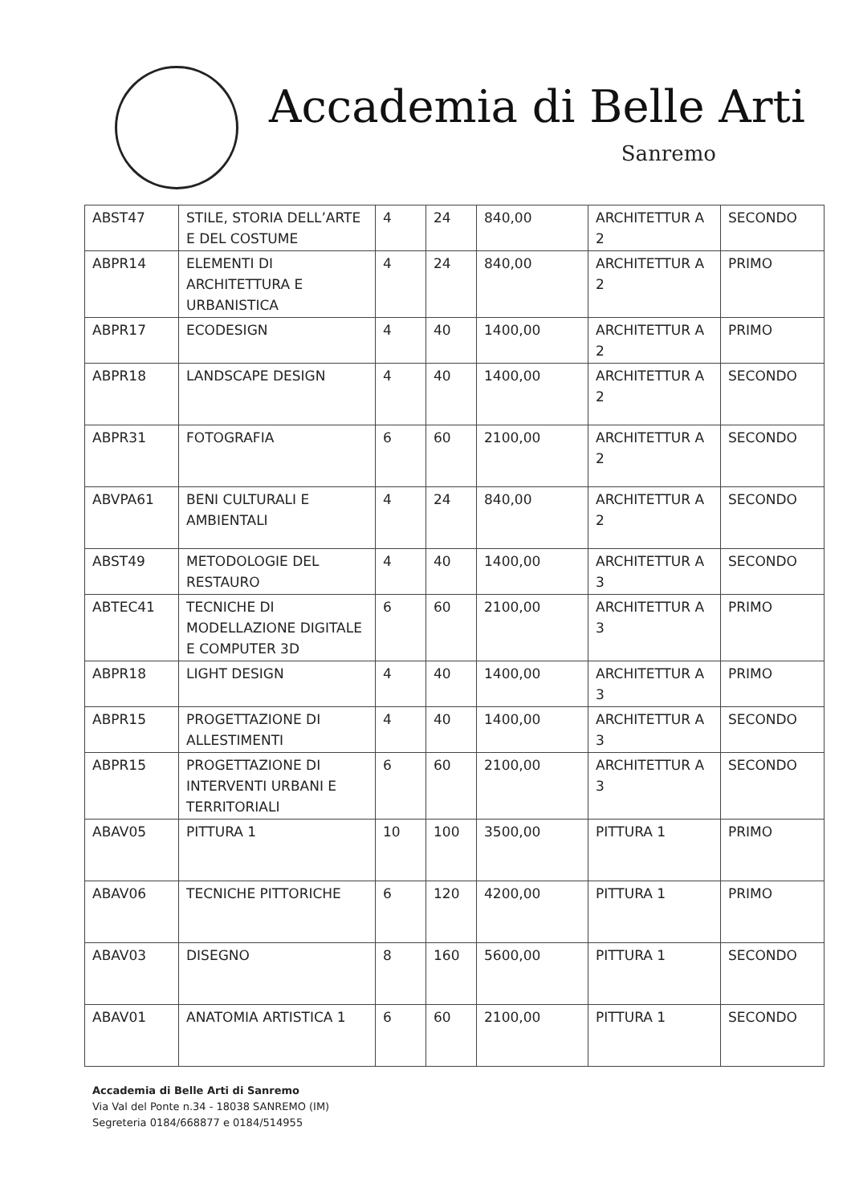Accademia di Belle Arti
Sanremo
| ABST47 | STILE, STORIA DELL’ARTE E DEL COSTUME | 4 | 24 | 840,00 | ARCHITETTUR A 2 | SECONDO |
| ABPR14 | ELEMENTI DI ARCHITETTURA E URBANISTICA | 4 | 24 | 840,00 | ARCHITETTUR A 2 | PRIMO |
| ABPR17 | ECODESIGN | 4 | 40 | 1400,00 | ARCHITETTUR A 2 | PRIMO |
| ABPR18 | LANDSCAPE DESIGN | 4 | 40 | 1400,00 | ARCHITETTUR A 2 | SECONDO |
| ABPR31 | FOTOGRAFIA | 6 | 60 | 2100,00 | ARCHITETTUR A 2 | SECONDO |
| ABVPA61 | BENI CULTURALI E AMBIENTALI | 4 | 24 | 840,00 | ARCHITETTUR A 2 | SECONDO |
| ABST49 | METODOLOGIE DEL RESTAURO | 4 | 40 | 1400,00 | ARCHITETTUR A 3 | SECONDO |
| ABTEC41 | TECNICHE DI MODELLAZIONE DIGITALE E COMPUTER 3D | 6 | 60 | 2100,00 | ARCHITETTUR A 3 | PRIMO |
| ABPR18 | LIGHT DESIGN | 4 | 40 | 1400,00 | ARCHITETTUR A 3 | PRIMO |
| ABPR15 | PROGETTAZIONE DI ALLESTIMENTI | 4 | 40 | 1400,00 | ARCHITETTUR A 3 | SECONDO |
| ABPR15 | PROGETTAZIONE DI INTERVENTI URBANI E TERRITORIALI | 6 | 60 | 2100,00 | ARCHITETTUR A 3 | SECONDO |
| ABAV05 | PITTURA 1 | 10 | 100 | 3500,00 | PITTURA 1 | PRIMO |
| ABAV06 | TECNICHE PITTORICHE | 6 | 120 | 4200,00 | PITTURA 1 | PRIMO |
| ABAV03 | DISEGNO | 8 | 160 | 5600,00 | PITTURA 1 | SECONDO |
| ABAV01 | ANATOMIA ARTISTICA 1 | 6 | 60 | 2100,00 | PITTURA 1 | SECONDO |
Accademia di Belle Arti di Sanremo
Via Val del Ponte n.34 - 18038 SANREMO (IM)
Segreteria 0184/668877 e 0184/514955